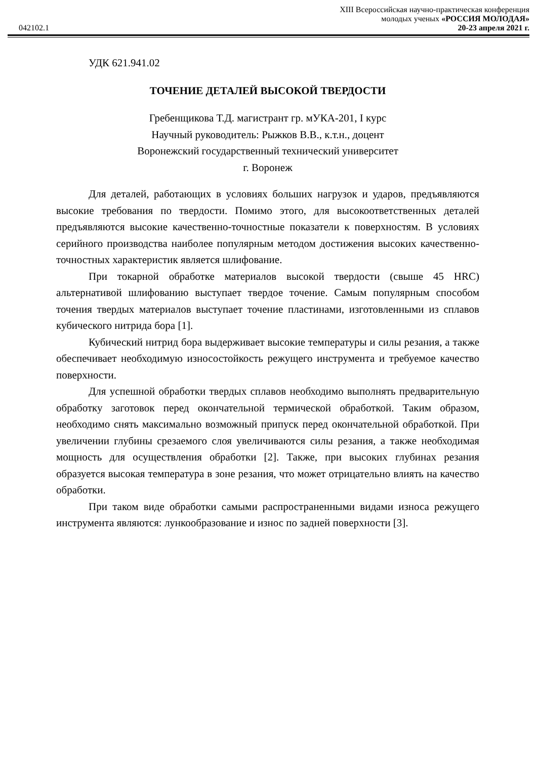042102.1
XIII Всероссийская научно-практическая конференция
молодых ученых «РОССИЯ МОЛОДАЯ»
20-23 апреля 2021 г.
УДК 621.941.02
ТОЧЕНИЕ ДЕТАЛЕЙ ВЫСОКОЙ ТВЕРДОСТИ
Гребенщикова Т.Д. магистрант гр. мУКА-201, I курс
Научный руководитель: Рыжков В.В., к.т.н., доцент
Воронежский государственный технический университет
г. Воронеж
Для деталей, работающих в условиях больших нагрузок и ударов, предъявляются высокие требования по твердости. Помимо этого, для высокоответственных деталей предъявляются высокие качественно-точностные показатели к поверхностям. В условиях серийного производства наиболее популярным методом достижения высоких качественно-точностных характеристик является шлифование.
При токарной обработке материалов высокой твердости (свыше 45 HRC) альтернативой шлифованию выступает твердое точение. Самым популярным способом точения твердых материалов выступает точение пластинами, изготовленными из сплавов кубического нитрида бора [1].
Кубический нитрид бора выдерживает высокие температуры и силы резания, а также обеспечивает необходимую износостойкость режущего инструмента и требуемое качество поверхности.
Для успешной обработки твердых сплавов необходимо выполнять предварительную обработку заготовок перед окончательной термической обработкой. Таким образом, необходимо снять максимально возможный припуск перед окончательной обработкой. При увеличении глубины срезаемого слоя увеличиваются силы резания, а также необходимая мощность для осуществления обработки [2]. Также, при высоких глубинах резания образуется высокая температура в зоне резания, что может отрицательно влиять на качество обработки.
При таком виде обработки самыми распространенными видами износа режущего инструмента являются: лункообразование и износ по задней поверхности [3].